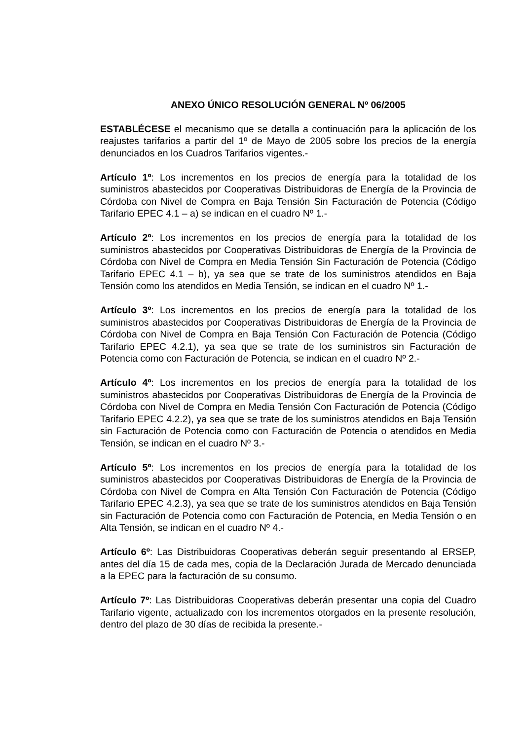ANEXO ÚNICO RESOLUCIÓN GENERAL Nº 06/2005
ESTABLÉCESE el mecanismo que se detalla a continuación para la aplicación de los reajustes tarifarios a partir del 1º de Mayo de 2005 sobre los precios de la energía denunciados en los Cuadros Tarifarios vigentes.-
Artículo 1º: Los incrementos en los precios de energía para la totalidad de los suministros abastecidos por Cooperativas Distribuidoras de Energía de la Provincia de Córdoba con Nivel de Compra en Baja Tensión Sin Facturación de Potencia (Código Tarifario EPEC 4.1 – a) se indican en el cuadro Nº 1.-
Artículo 2º: Los incrementos en los precios de energía para la totalidad de los suministros abastecidos por Cooperativas Distribuidoras de Energía de la Provincia de Córdoba con Nivel de Compra en Media Tensión Sin Facturación de Potencia (Código Tarifario EPEC 4.1 – b), ya sea que se trate de los suministros atendidos en Baja Tensión como los atendidos en Media Tensión, se indican en el cuadro Nº 1.-
Artículo 3º: Los incrementos en los precios de energía para la totalidad de los suministros abastecidos por Cooperativas Distribuidoras de Energía de la Provincia de Córdoba con Nivel de Compra en Baja Tensión Con Facturación de Potencia (Código Tarifario EPEC 4.2.1), ya sea que se trate de los suministros sin Facturación de Potencia como con Facturación de Potencia, se indican en el cuadro Nº 2.-
Artículo 4º: Los incrementos en los precios de energía para la totalidad de los suministros abastecidos por Cooperativas Distribuidoras de Energía de la Provincia de Córdoba con Nivel de Compra en Media Tensión Con Facturación de Potencia (Código Tarifario EPEC 4.2.2), ya sea que se trate de los suministros atendidos en Baja Tensión sin Facturación de Potencia como con Facturación de Potencia o atendidos en Media Tensión, se indican en el cuadro Nº 3.-
Artículo 5º: Los incrementos en los precios de energía para la totalidad de los suministros abastecidos por Cooperativas Distribuidoras de Energía de la Provincia de Córdoba con Nivel de Compra en Alta Tensión Con Facturación de Potencia (Código Tarifario EPEC 4.2.3), ya sea que se trate de los suministros atendidos en Baja Tensión sin Facturación de Potencia como con Facturación de Potencia, en Media Tensión o en Alta Tensión, se indican en el cuadro Nº 4.-
Artículo 6º: Las Distribuidoras Cooperativas deberán seguir presentando al ERSEP, antes del día 15 de cada mes, copia de la Declaración Jurada de Mercado denunciada a la EPEC para la facturación de su consumo.
Artículo 7º: Las Distribuidoras Cooperativas deberán presentar una copia del Cuadro Tarifario vigente, actualizado con los incrementos otorgados en la presente resolución, dentro del plazo de 30 días de recibida la presente.-